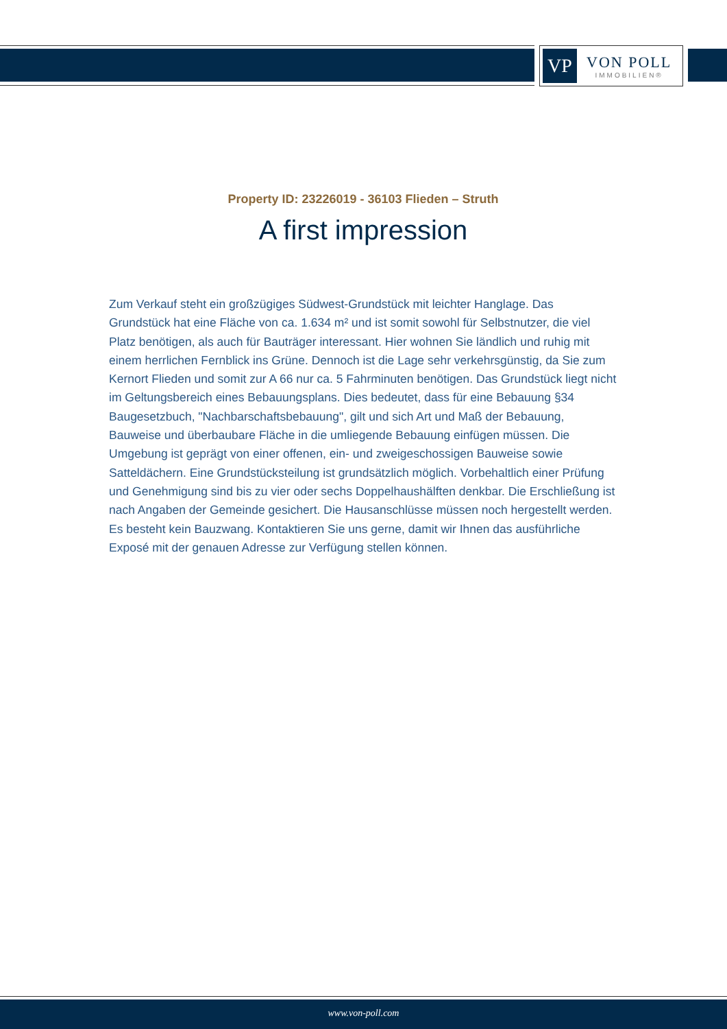VP
VON POLL
IMMOBILIEN®
Property ID: 23226019 - 36103 Flieden – Struth
A first impression
Zum Verkauf steht ein großzügiges Südwest-Grundstück mit leichter Hanglage. Das Grundstück hat eine Fläche von ca. 1.634 m² und ist somit sowohl für Selbstnutzer, die viel Platz benötigen, als auch für Bauträger interessant. Hier wohnen Sie ländlich und ruhig mit einem herrlichen Fernblick ins Grüne. Dennoch ist die Lage sehr verkehrsgünstig, da Sie zum Kernort Flieden und somit zur A 66 nur ca. 5 Fahrminuten benötigen. Das Grundstück liegt nicht im Geltungsbereich eines Bebauungsplans. Dies bedeutet, dass für eine Bebauung §34 Baugesetzbuch, "Nachbarschaftsbebauung", gilt und sich Art und Maß der Bebauung, Bauweise und überbaubare Fläche in die umliegende Bebauung einfügen müssen. Die Umgebung ist geprägt von einer offenen, ein- und zweigeschossigen Bauweise sowie Satteldächern. Eine Grundstücksteilung ist grundsätzlich möglich. Vorbehaltlich einer Prüfung und Genehmigung sind bis zu vier oder sechs Doppelhaushälften denkbar. Die Erschließung ist nach Angaben der Gemeinde gesichert. Die Hausanschlüsse müssen noch hergestellt werden. Es besteht kein Bauzwang. Kontaktieren Sie uns gerne, damit wir Ihnen das ausführliche Exposé mit der genauen Adresse zur Verfügung stellen können.
www.von-poll.com